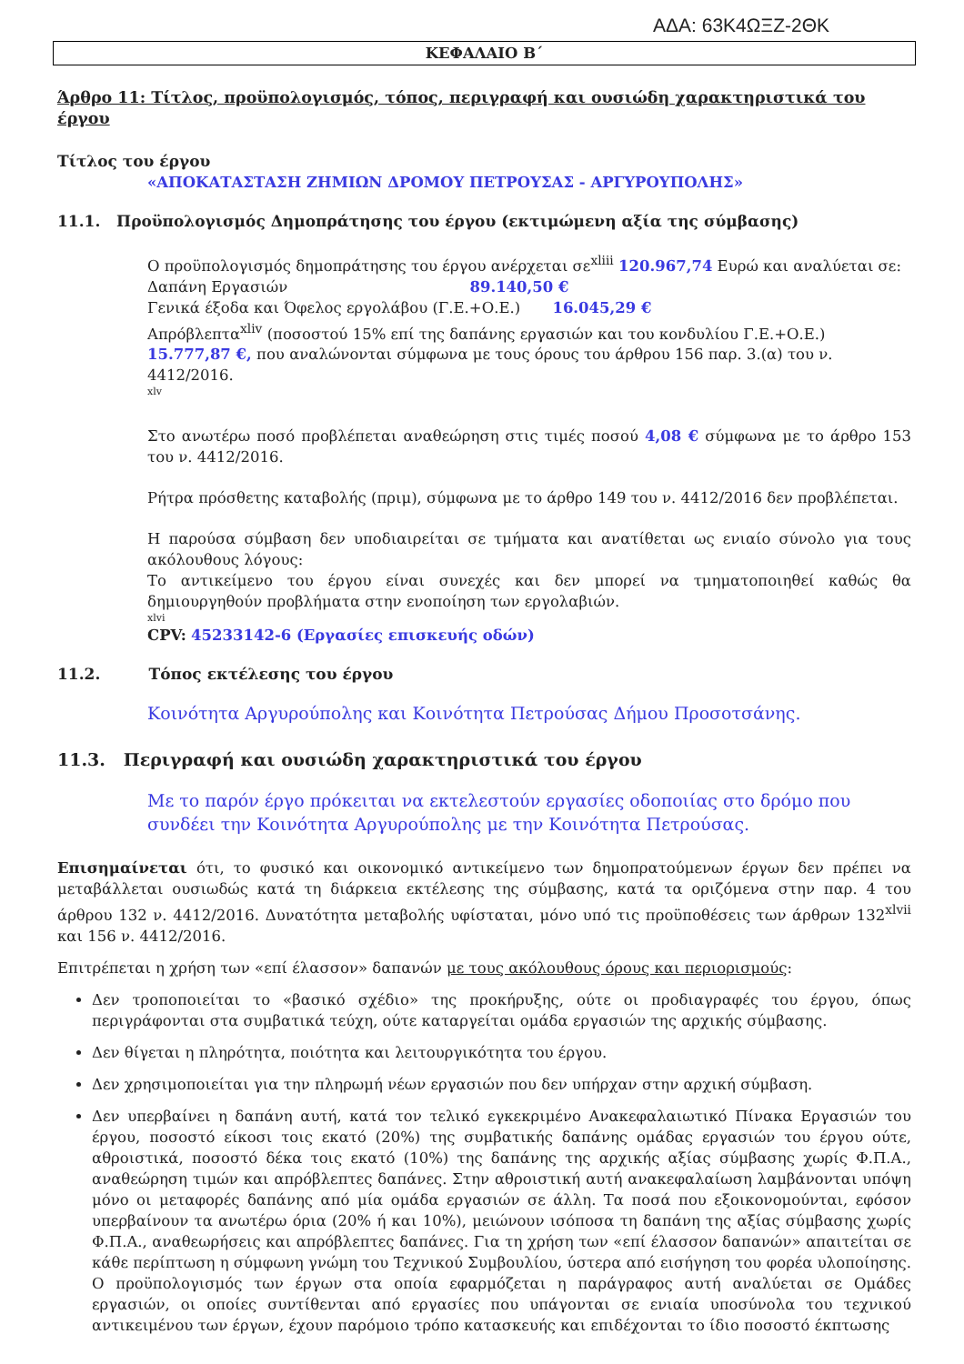ΑΔΑ: 63Κ4ΩΞΖ-2ΘΚ
ΚΕΦΑΛΑΙΟ Β΄
Άρθρο 11: Τίτλος, προϋπολογισμός, τόπος, περιγραφή και ουσιώδη χαρακτηριστικά του έργου
Τίτλος του έργου
«ΑΠΟΚΑΤΑΣΤΑΣΗ ΖΗΜΙΩΝ ΔΡΟΜΟΥ ΠΕΤΡΟΥΣΑΣ - ΑΡΓΥΡΟΥΠΟΛΗΣ»
11.1. Προϋπολογισμός Δημοπράτησης του έργου (εκτιμώμενη αξία της σύμβασης)
Ο προϋπολογισμός δημοπράτησης του έργου ανέρχεται σε<sup>xliii</sup> 120.967,74 Ευρώ και αναλύεται σε:
Δαπάνη Εργασιών 89.140,50 €
Γενικά έξοδα και Όφελος εργολάβου (Γ.Ε.+Ο.Ε.) 16.045,29 €
Απρόβλεπτα<sup>xliv</sup> (ποσοστού 15% επί της δαπάνης εργασιών και του κονδυλίου Γ.Ε.+Ο.Ε.) 15.777,87 €, που αναλώνονται σύμφωνα με τους όρους του άρθρου 156 παρ. 3.(α) του ν. 4412/2016.
xlv
Στο ανωτέρω ποσό προβλέπεται αναθεώρηση στις τιμές ποσού 4,08 € σύμφωνα με το άρθρο 153 του ν. 4412/2016.
Ρήτρα πρόσθετης καταβολής (πριμ), σύμφωνα με το άρθρο 149 του ν. 4412/2016 δεν προβλέπεται.
Η παρούσα σύμβαση δεν υποδιαιρείται σε τμήματα και ανατίθεται ως ενιαίο σύνολο για τους ακόλουθους λόγους:
Το αντικείμενο του έργου είναι συνεχές και δεν μπορεί να τμηματοποιηθεί καθώς θα δημιουργηθούν προβλήματα στην ενοποίηση των εργολαβιών.
xlvi
CPV: 45233142-6 (Εργασίες επισκευής οδών)
11.2. Τόπος εκτέλεσης του έργου
Κοινότητα Αργυρούπολης και Κοινότητα Πετρούσας Δήμου Προσοτσάνης.
11.3. Περιγραφή και ουσιώδη χαρακτηριστικά του έργου
Με το παρόν έργο πρόκειται να εκτελεστούν εργασίες οδοποιίας στο δρόμο που συνδέει την Κοινότητα Αργυρούπολης με την Κοινότητα Πετρούσας.
Επισημαίνεται ότι, το φυσικό και οικονομικό αντικείμενο των δημοπρατούμενων έργων δεν πρέπει να μεταβάλλεται ουσιωδώς κατά τη διάρκεια εκτέλεσης της σύμβασης, κατά τα οριζόμενα στην παρ. 4 του άρθρου 132 ν. 4412/2016. Δυνατότητα μεταβολής υφίσταται, μόνο υπό τις προϋποθέσεις των άρθρων 132<sup>xlvii</sup> και 156 ν. 4412/2016.
Επιτρέπεται η χρήση των «επί έλασσον» δαπανών με τους ακόλουθους όρους και περιορισμούς:
Δεν τροποποιείται το «βασικό σχέδιο» της προκήρυξης, ούτε οι προδιαγραφές του έργου, όπως περιγράφονται στα συμβατικά τεύχη, ούτε καταργείται ομάδα εργασιών της αρχικής σύμβασης.
Δεν θίγεται η πληρότητα, ποιότητα και λειτουργικότητα του έργου.
Δεν χρησιμοποιείται για την πληρωμή νέων εργασιών που δεν υπήρχαν στην αρχική σύμβαση.
Δεν υπερβαίνει η δαπάνη αυτή, κατά τον τελικό εγκεκριμένο Ανακεφαλαιωτικό Πίνακα Εργασιών του έργου, ποσοστό είκοσι τοις εκατό (20%) της συμβατικής δαπάνης ομάδας εργασιών του έργου ούτε, αθροιστικά, ποσοστό δέκα τοις εκατό (10%) της δαπάνης της αρχικής αξίας σύμβασης χωρίς Φ.Π.Α., αναθεώρηση τιμών και απρόβλεπτες δαπάνες. Στην αθροιστική αυτή ανακεφαλαίωση λαμβάνονται υπόψη μόνο οι μεταφορές δαπάνης από μία ομάδα εργασιών σε άλλη. Τα ποσά που εξοικονομούνται, εφόσον υπερβαίνουν τα ανωτέρω όρια (20% ή και 10%), μειώνουν ισόποσα τη δαπάνη της αξίας σύμβασης χωρίς Φ.Π.Α., αναθεωρήσεις και απρόβλεπτες δαπάνες. Για τη χρήση των «επί έλασσον δαπανών» απαιτείται σε κάθε περίπτωση η σύμφωνη γνώμη του Τεχνικού Συμβουλίου, ύστερα από εισήγηση του φορέα υλοποίησης. Ο προϋπολογισμός των έργων στα οποία εφαρμόζεται η παράγραφος αυτή αναλύεται σε Ομάδες εργασιών, οι οποίες συντίθενται από εργασίες που υπάγονται σε ενιαία υποσύνολα του τεχνικού αντικειμένου των έργων, έχουν παρόμοιο τρόπο κατασκευής και επιδέχονται το ίδιο ποσοστό έκπτωσης